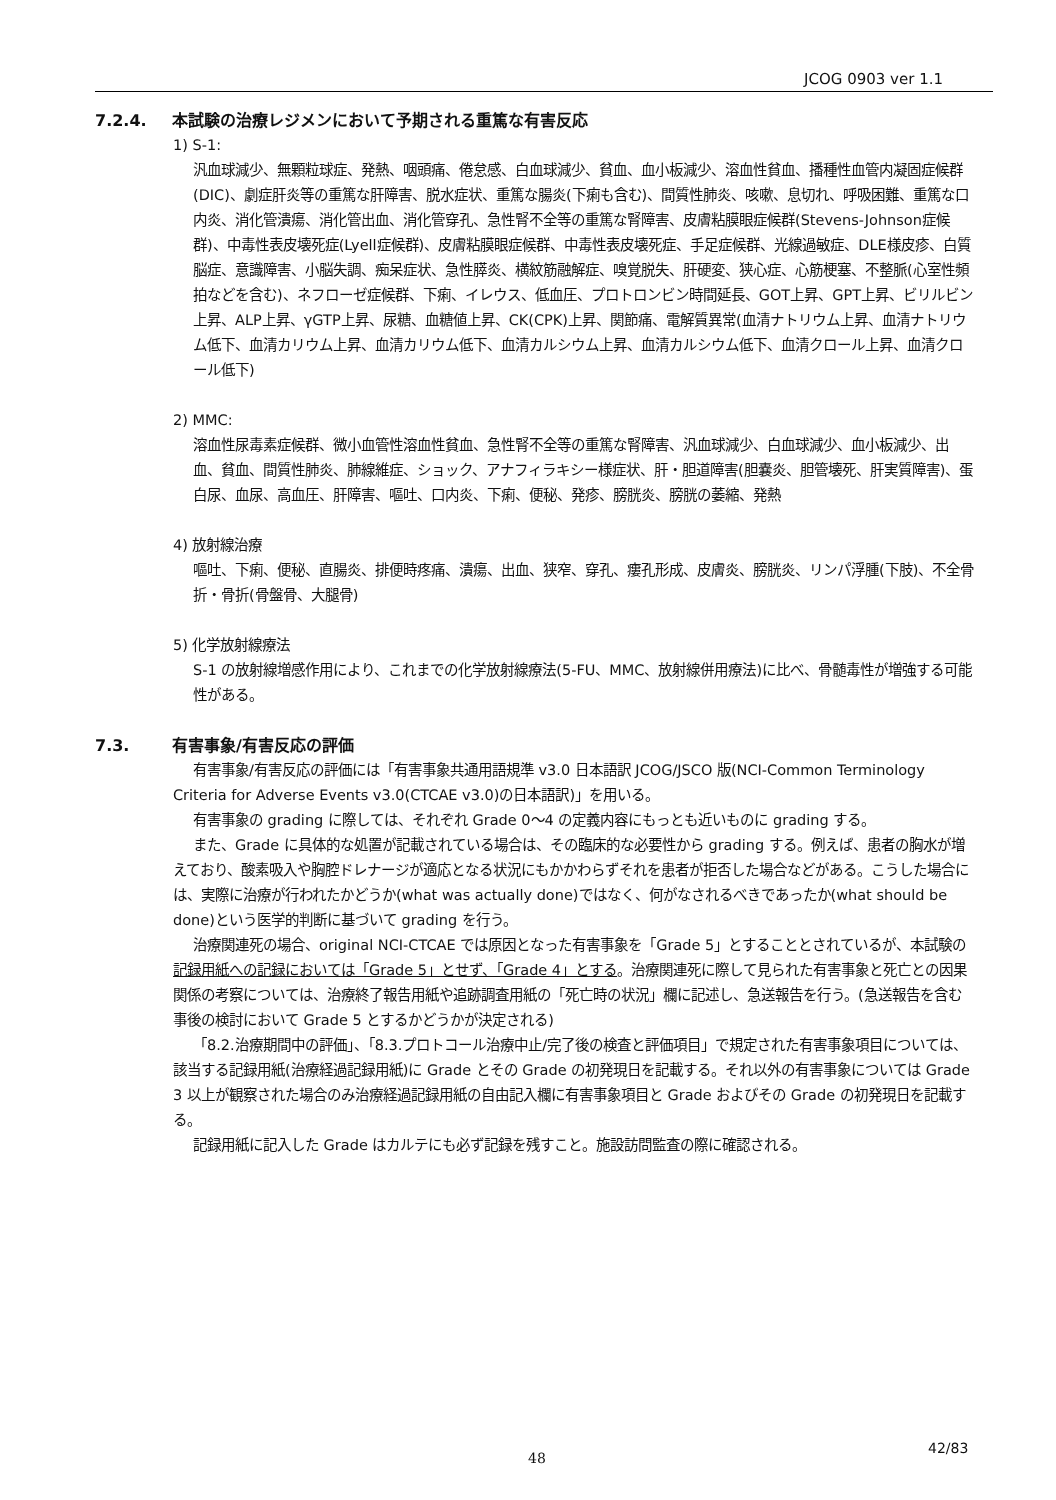JCOG 0903 ver 1.1
7.2.4. 本試験の治療レジメンにおいて予期される重篤な有害反応
1) S-1:
汎血球減少、無顆粒球症、発熱、咽頭痛、倦怠感、白血球減少、貧血、血小板減少、溶血性貧血、播種性血管内凝固症候群(DIC)、劇症肝炎等の重篤な肝障害、脱水症状、重篤な腸炎(下痢も含む)、間質性肺炎、咳嗽、息切れ、呼吸困難、重篤な口内炎、消化管潰瘍、消化管出血、消化管穿孔、急性腎不全等の重篤な腎障害、皮膚粘膜眼症候群(Stevens-Johnson症候群)、中毒性表皮壊死症(Lyell症候群)、皮膚粘膜眼症候群、中毒性表皮壊死症、手足症候群、光線過敏症、DLE様皮疹、白質脳症、意識障害、小脳失調、痴呆症状、急性膵炎、横紋筋融解症、嗅覚脱失、肝硬変、狭心症、心筋梗塞、不整脈(心室性頻拍などを含む)、ネフローゼ症候群、下痢、イレウス、低血圧、プロトロンビン時間延長、GOT上昇、GPT上昇、ビリルビン上昇、ALP上昇、γGTP上昇、尿糖、血糖値上昇、CK(CPK)上昇、関節痛、電解質異常(血清ナトリウム上昇、血清ナトリウム低下、血清カリウム上昇、血清カリウム低下、血清カルシウム上昇、血清カルシウム低下、血清クロール上昇、血清クロール低下)
2) MMC:
溶血性尿毒素症候群、微小血管性溶血性貧血、急性腎不全等の重篤な腎障害、汎血球減少、白血球減少、血小板減少、出血、貧血、間質性肺炎、肺線維症、ショック、アナフィラキシー様症状、肝・胆道障害(胆嚢炎、胆管壊死、肝実質障害)、蛋白尿、血尿、高血圧、肝障害、嘔吐、口内炎、下痢、便秘、発疹、膀胱炎、膀胱の萎縮、発熱
4) 放射線治療
嘔吐、下痢、便秘、直腸炎、排便時疼痛、潰瘍、出血、狭窄、穿孔、瘻孔形成、皮膚炎、膀胱炎、リンパ浮腫(下肢)、不全骨折・骨折(骨盤骨、大腿骨)
5) 化学放射線療法
S-1 の放射線増感作用により、これまでの化学放射線療法(5-FU、MMC、放射線併用療法)に比べ、骨髄毒性が増強する可能性がある。
7.3. 有害事象/有害反応の評価
有害事象/有害反応の評価には「有害事象共通用語規準 v3.0 日本語訳 JCOG/JSCO 版(NCI-Common Terminology Criteria for Adverse Events v3.0(CTCAE v3.0)の日本語訳)」を用いる。
有害事象の grading に際しては、それぞれ Grade 0～4 の定義内容にもっとも近いものに grading する。
また、Grade に具体的な処置が記載されている場合は、その臨床的な必要性から grading する。例えば、患者の胸水が増えており、酸素吸入や胸腔ドレナージが適応となる状況にもかかわらずそれを患者が拒否した場合などがある。こうした場合には、実際に治療が行われたかどうか(what was actually done)ではなく、何がなされるべきであったか(what should be done)という医学的判断に基づいて grading を行う。
治療関連死の場合、original NCI-CTCAE では原因となった有害事象を「Grade 5」とすることとされているが、本試験の記録用紙への記録においては「Grade 5」とせず、「Grade 4」とする。治療関連死に際して見られた有害事象と死亡との因果関係の考察については、治療終了報告用紙や追跡調査用紙の「死亡時の状況」欄に記述し、急送報告を行う。(急送報告を含む事後の検討において Grade 5 とするかどうかが決定される)
「8.2.治療期間中の評価」、「8.3.プロトコール治療中止/完了後の検査と評価項目」で規定された有害事象項目については、該当する記録用紙(治療経過記録用紙)に Grade とその Grade の初発現日を記載する。それ以外の有害事象については Grade 3 以上が観察された場合のみ治療経過記録用紙の自由記入欄に有害事象項目と Grade およびその Grade の初発現日を記載する。
記録用紙に記入した Grade はカルテにも必ず記録を残すこと。施設訪問監査の際に確認される。
48
42/83